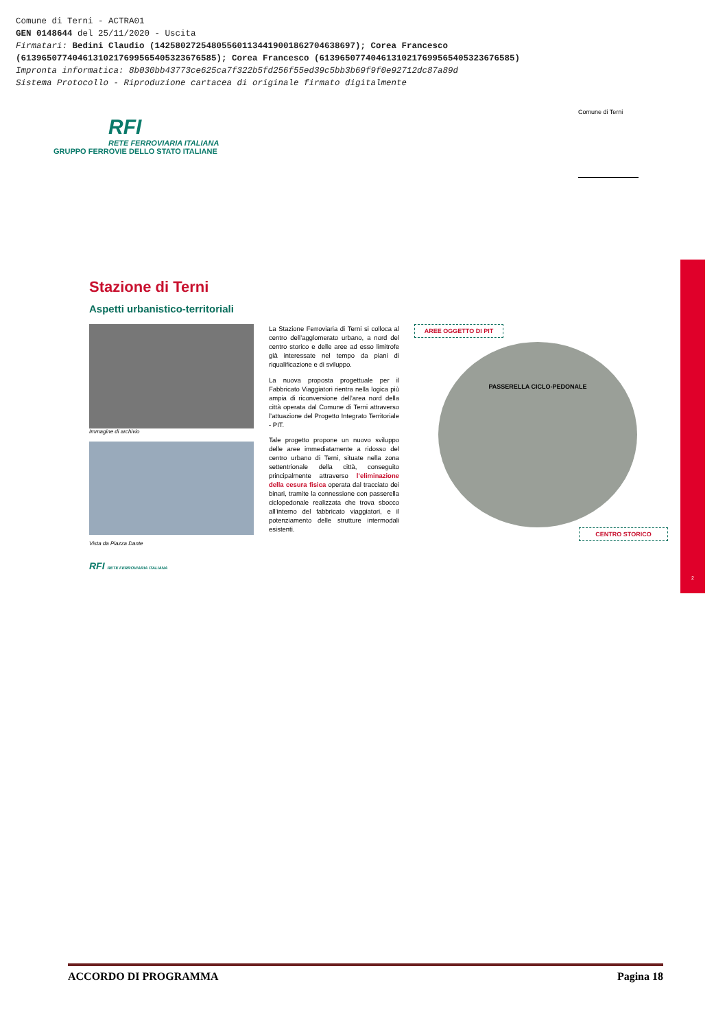Comune di Terni - ACTRA01
GEN 0148644 del 25/11/2020 - Uscita
Firmatari: Bedini Claudio (142580272548055601134419001862704638697); Corea Francesco
(61396507740461310217699565405323676585); Corea Francesco (61396507740461310217699565405323676585)
Impronta informatica: 8b030bb43773ce625ca7f322b5fd256f55ed39c5bb3b69f9f0e92712dc87a89d
Sistema Protocollo - Riproduzione cartacea di originale firmato digitalmente
RFI
RETE FERROVIARIA ITALIANA
GRUPPO FERROVIE DELLO STATO ITALIANE
Comune di Terni
Stazione di Terni
Aspetti urbanistico-territoriali
Immagine di archivio
Vista da Piazza Dante
RFI RETE FERROVIARIA ITALIANA
La Stazione Ferroviaria di Terni si colloca al centro dell’agglomerato urbano, a nord del centro storico e delle aree ad esso limitrofe già interessate nel tempo da piani di riqualificazione e di sviluppo.
La nuova proposta progettuale per il Fabbricato Viaggiatori rientra nella logica più ampia di riconversione dell’area nord della città operata dal Comune di Terni attraverso l’attuazione del Progetto Integrato Territoriale - PIT.
Tale progetto propone un nuovo sviluppo delle aree immediatamente a ridosso del centro urbano di Terni, situate nella zona settentrionale della città, conseguito principalmente attraverso l’eliminazione della cesura fisica operata dal tracciato dei binari, tramite la connessione con passerella ciclopedonale realizzata che trova sbocco all’interno del fabbricato viaggiatori, e il potenziamento delle strutture intermodali esistenti.
AREE OGGETTO DI PIT
PASSERELLA CICLO-PEDONALE
CENTRO STORICO
2
ACCORDO DI PROGRAMMA Pagina 18